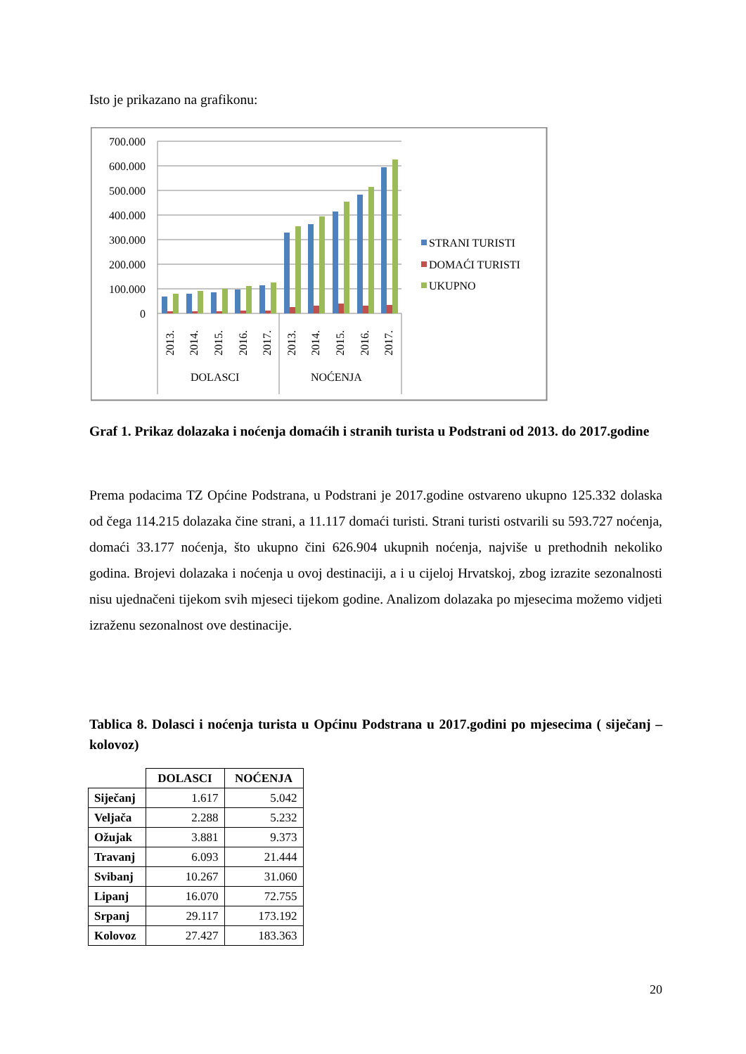Isto je prikazano na grafikonu:
700.000
600.000
500.000
400.000
300.000
200.000
100.000
0
2013.
2014.
2015.
2016.
2017.
2013.
2014.
2015.
2016.
2017.
DOLASCI
NOĆENJA
STRANI TURISTI
DOMAĆI TURISTI
UKUPNO
Graf 1. Prikaz dolazaka i noćenja domaćih i stranih turista u Podstrani od 2013. do 2017.godine
Prema podacima TZ Općine Podstrana, u Podstrani je 2017.godine ostvareno ukupno 125.332 dolaska od čega 114.215 dolazaka čine strani, a 11.117 domaći turisti. Strani turisti ostvarili su 593.727 noćenja, domaći 33.177 noćenja, što ukupno čini 626.904 ukupnih noćenja, najviše u prethodnih nekoliko godina. Brojevi dolazaka i noćenja u ovoj destinaciji, a i u cijeloj Hrvatskoj, zbog izrazite sezonalnosti nisu ujednačeni tijekom svih mjeseci tijekom godine. Analizom dolazaka po mjesecima možemo vidjeti izraženu sezonalnost ove destinacije.
Tablica 8. Dolasci i noćenja turista u Općinu Podstrana u 2017.godini po mjesecima ( siječanj – kolovoz)
| | DOLASCI | NOĆENJA |
| --- | --- | --- |
| Siječanj | 1.617 | 5.042 |
| Veljača | 2.288 | 5.232 |
| Ožujak | 3.881 | 9.373 |
| Travanj | 6.093 | 21.444 |
| Svibanj | 10.267 | 31.060 |
| Lipanj | 16.070 | 72.755 |
| Srpanj | 29.117 | 173.192 |
| Kolovoz | 27.427 | 183.363 |
20